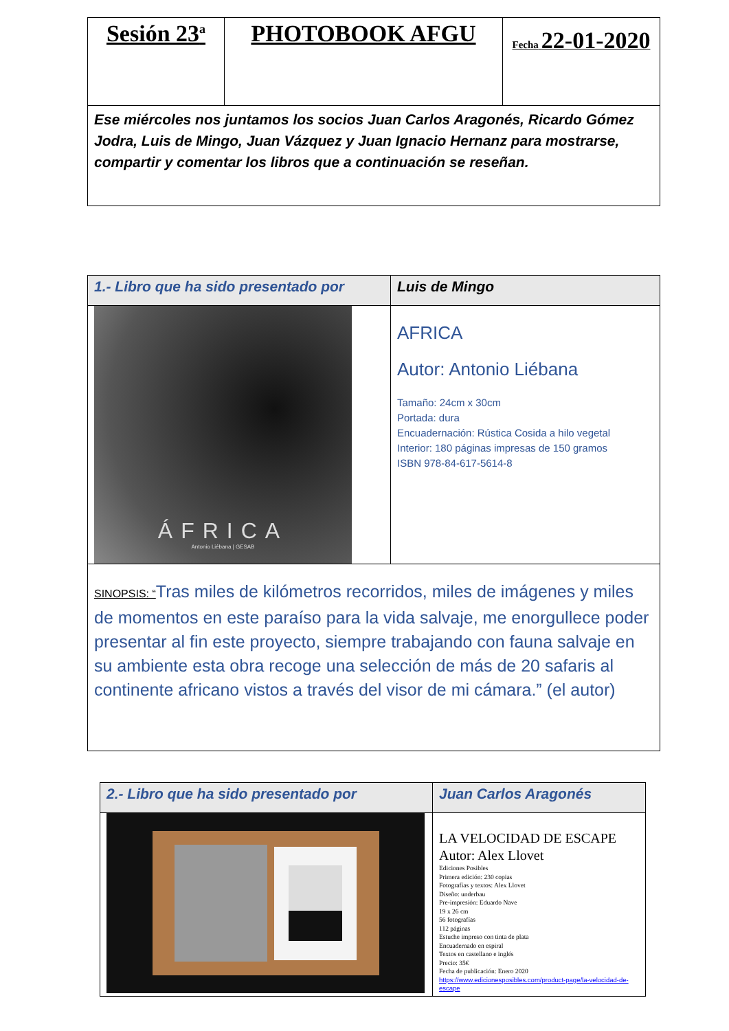| Sesión 23<sup>a</sup> | PHOTOBOOK AFGU | Fecha 22-01-2020 |
| Ese miércoles nos juntamos los socios Juan Carlos Aragonés, Ricardo Gómez Jodra, Luis de Mingo, Juan Vázquez y Juan Ignacio Hernanz para mostrarse, compartir y comentar los libros que a continuación se reseñan. | | |
| 1.- Libro que ha sido presentado por | Luis de Mingo |
| ÁFRICA Antonio Liébana / GESAB | AFRICA Autor: Antonio Liébana Tamaño: 24cm x 30cm Portada: dura Encuadernación: Rústica Cosida a hilo vegetal Interior: 180 páginas impresas de 150 gramos ISBN 978-84-617-5614-8 |
| SINOPSIS: “ Tras miles de kilómetros recorridos, miles de imágenes y miles de momentos en este paraíso para la vida salvaje, me enorgullece poder presentar al fin este proyecto, siempre trabajando con fauna salvaje en su ambiente esta obra recoge una selección de más de 20 safaris al continente africano vistos a través del visor de mi cámara.” (el autor) | |
| 2.- Libro que ha sido presentado por | Juan Carlos Aragonés |
| | LA VELOCIDAD DE ESCAPE Autor: Alex Llovet Ediciones Posibles Primera edición: 230 copias Fotografías y textos: Alex Llovet Diseño: underbau Pre-impresión: Eduardo Nave 19 x 26 cm 56 fotografías 112 páginas Estuche impreso con tinta de plata Encuadernado en espiral Textos en castellano e inglés Precio: 35€ Fecha de publicación: Enero 2020 https://www.edicionesposibles.com/product-page/la-velocidad-de-escape |